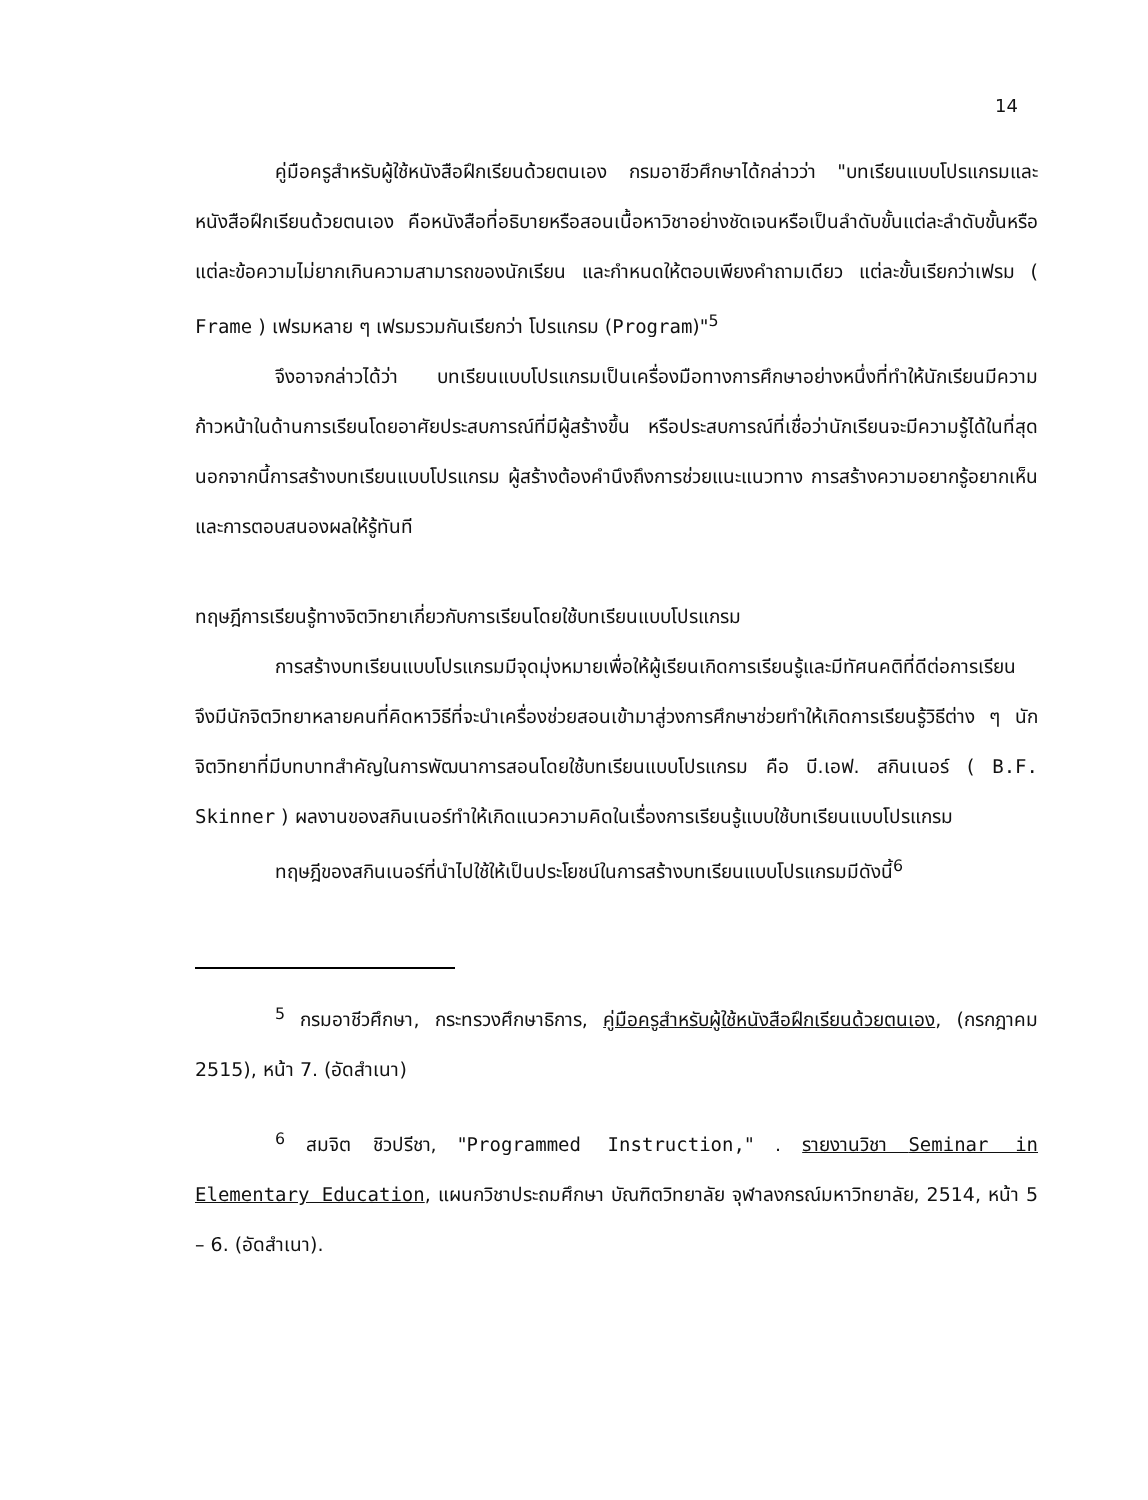14
คู่มือครูสำหรับผู้ใช้หนังสือฝึกเรียนด้วยตนเอง กรมอาชีวศึกษาได้กล่าวว่า "บทเรียนแบบโปรแกรมและหนังสือฝึกเรียนด้วยตนเอง คือหนังสือที่อธิบายหรือสอนเนื้อหาวิชาอย่างชัดเจนหรือเป็นลำดับขั้นแต่ละลำดับขั้นหรือแต่ละข้อความไม่ยากเกินความสามารถของนักเรียน และกำหนดให้ตอบเพียงคำถามเดียว แต่ละขั้นเรียกว่าเฟรม ( Frame ) เฟรมหลาย ๆ เฟรมรวมกันเรียกว่า โปรแกรม (Program)"<sup>5</sup>
จึงอาจกล่าวได้ว่า บทเรียนแบบโปรแกรมเป็นเครื่องมือทางการศึกษาอย่างหนึ่งที่ทำให้นักเรียนมีความก้าวหน้าในด้านการเรียนโดยอาศัยประสบการณ์ที่มีผู้สร้างขึ้น หรือประสบการณ์ที่เชื่อว่านักเรียนจะมีความรู้ได้ในที่สุด นอกจากนี้การสร้างบทเรียนแบบโปรแกรม ผู้สร้างต้องคำนึงถึงการช่วยแนะแนวทาง การสร้างความอยากรู้อยากเห็นและการตอบสนองผลให้รู้ทันที
ทฤษฎีการเรียนรู้ทางจิตวิทยาเกี่ยวกับการเรียนโดยใช้บทเรียนแบบโปรแกรม
การสร้างบทเรียนแบบโปรแกรมมีจุดมุ่งหมายเพื่อให้ผู้เรียนเกิดการเรียนรู้และมีทัศนคติที่ดีต่อการเรียน จึงมีนักจิตวิทยาหลายคนที่คิดหาวิธีที่จะนำเครื่องช่วยสอนเข้ามาสู่วงการศึกษาช่วยทำให้เกิดการเรียนรู้วิธีต่าง ๆ นักจิตวิทยาที่มีบทบาทสำคัญในการพัฒนาการสอนโดยใช้บทเรียนแบบโปรแกรม คือ บี.เอฟ. สกินเนอร์ ( B.F. Skinner ) ผลงานของสกินเนอร์ทำให้เกิดแนวความคิดในเรื่องการเรียนรู้แบบใช้บทเรียนแบบโปรแกรม
ทฤษฎีของสกินเนอร์ที่นำไปใช้ให้เป็นประโยชน์ในการสร้างบทเรียนแบบโปรแกรมมีดังนี้<sup>6</sup>
<sup>5</sup> กรมอาชีวศึกษา, กระทรวงศึกษาธิการ, คู่มือครูสำหรับผู้ใช้หนังสือฝึกเรียนด้วยตนเอง, (กรกฎาคม 2515), หน้า 7. (อัดสำเนา)
<sup>6</sup> สมจิต ชิวปรีชา, "Programmed Instruction," . รายงานวิชา Seminar in Elementary Education, แผนกวิชาประถมศึกษา บัณฑิตวิทยาลัย จุฬาลงกรณ์มหาวิทยาลัย, 2514, หน้า 5 – 6. (อัดสำเนา).